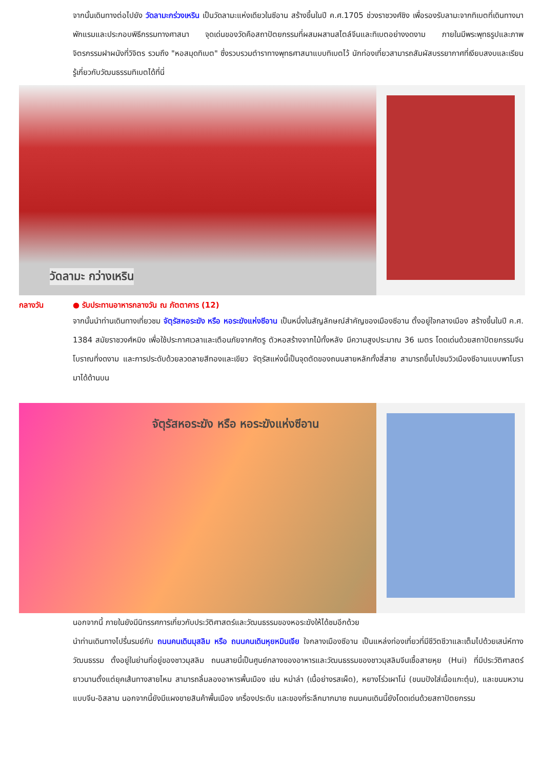จากนั้นเดินทางต่อไปยัง วัดลามะกร่วงเหริน เป็นวัดลามะแห่งเดียวในซีอาน สร้างขึ้นในปี ค.ศ.1705 ช่วงราชวงศ์ชิง เพื่อรองรับลามะจากทิเบตที่เดินทางมาพักแรมและประกอบพิธีกรรมทางศาสนา จุดเด่นของวัดคือสถาปัตยกรรมที่ผสมผสานสไตล์จีนและทิเบตอย่างงดงาม ภายในมีพระพุทธรูปและภาพจิตรกรรมฝาผนังที่วิจิตร รวมถึง "หอสมุดทิเบต" ซึ่งรวบรวมตำราทางพุทธศาสนาแบบทิเบตไว้ นักท่องเที่ยวสามารถสัมผัสบรรยากาศที่เงียบสงบและเรียนรู้เกี่ยวกับวัฒนธรรมทิเบตได้ที่นี่
วัดลามะ กว่างเหริน
กลางวัน ● รับประทานอาหารกลางวัน ณ ภัตตาคาร (12)
จากนั้นนำท่านเดินทางเที่ยวชม จัตุรัสหอระฆัง หรือ หอระฆังแห่งซีอาน เป็นหนึ่งในสัญลักษณ์สำคัญของเมืองซีอาน ตั้งอยู่ใจกลางเมือง สร้างขึ้นในปี ค.ศ. 1384 สมัยราชวงศ์หมิง เพื่อใช้ประกาศเวลาและเตือนภัยจากศัตรู ตัวหอสร้างจากไม้ทั้งหลัง มีความสูงประมาณ 36 เมตร โดดเด่นด้วยสถาปัตยกรรมจีนโบราณที่งดงาม และการประดับด้วยลวดลายสีทองและเขียว จัตุรัสแห่งนี้เป็นจุดตัดของถนนสายหลักทั้งสี่สาย สามารถขึ้นไปชมวิวเมืองซีอานแบบพาโนรามาได้ด้านบน
จัตุรัสหอระฆัง หรือ หอระฆังแห่งซีอาน
นอกจากนี้ ภายในยังมีนิทรรศการเกี่ยวกับประวัติศาสตร์และวัฒนธรรมของหอระฆังให้ได้ชมอีกด้วย
นำท่านเดินทางไปรื่นรมย์กับ ถนนคนเดินมุสลิม หรือ ถนนคนเดินหุยหมินเจีย ใจกลางเมืองซีอาน เป็นแหล่งท่องเที่ยวที่มีชีวิตชีวาและเต็มไปด้วยเสน่ห์ทางวัฒนธรรม ตั้งอยู่ในย่านที่อยู่ของชาวมุสลิม ถนนสายนี้เป็นศูนย์กลางของอาหารและวัฒนธรรมของชาวมุสลิมจีนเชื้อสายหุย (Hui) ที่มีประวัติศาสตร์ยาวนานตั้งแต่ยุคเส้นทางสายไหม สามารถลิ้มลองอาหารพื้นเมือง เช่น หม่าล่า (เนื้อย่างรสเผ็ด), หยางโร่วเผาโม่ (ขนมปังใส่เนื้อแกะตุ๋น), และขนมหวานแบบจีน-อิสลาม นอกจากนี้ยังมีแผงขายสินค้าพื้นเมือง เครื่องประดับ และของที่ระลึกมากมาย ถนนคนเดินนี้ยังโดดเด่นด้วยสถาปัตยกรรม